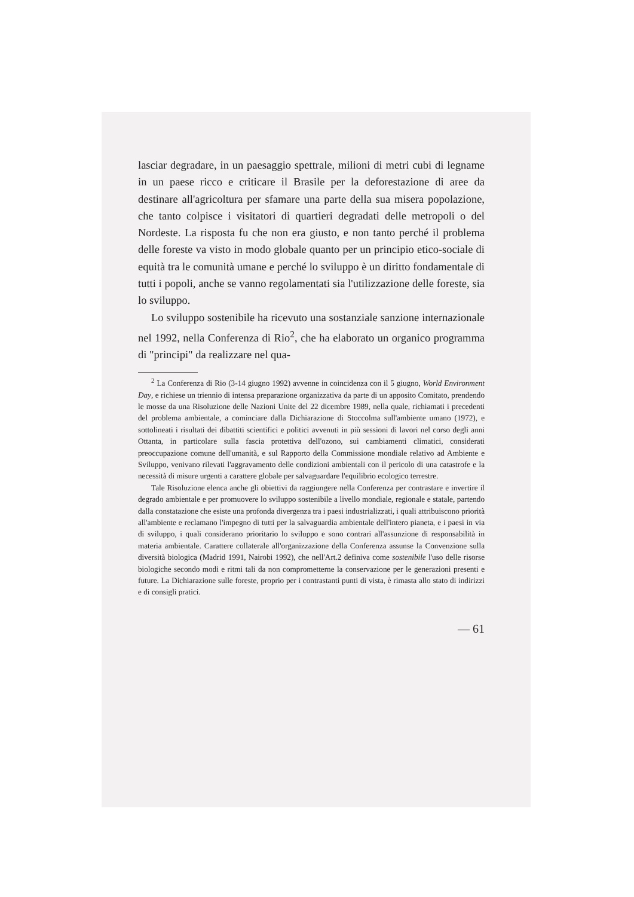lasciar degradare, in un paesaggio spettrale, milioni di metri cubi di legname in un paese ricco e criticare il Brasile per la deforestazione di aree da destinare all'agricoltura per sfamare una parte della sua misera popolazione, che tanto colpisce i visitatori di quartieri degradati delle metropoli o del Nordeste. La risposta fu che non era giusto, e non tanto perché il problema delle foreste va visto in modo globale quanto per un principio etico-sociale di equità tra le comunità umane e perché lo sviluppo è un diritto fondamentale di tutti i popoli, anche se vanno regolamentati sia l'utilizzazione delle foreste, sia lo sviluppo.
Lo sviluppo sostenibile ha ricevuto una sostanziale sanzione internazionale nel 1992, nella Conferenza di Rio<sup>2</sup>, che ha elaborato un organico programma di "principi" da realizzare nel qua-
<sup>2</sup> La Conferenza di Rio (3-14 giugno 1992) avvenne in coincidenza con il 5 giugno, World Environment Day, e richiese un triennio di intensa preparazione organizzativa da parte di un apposito Comitato, prendendo le mosse da una Risoluzione delle Nazioni Unite del 22 dicembre 1989, nella quale, richiamati i precedenti del problema ambientale, a cominciare dalla Dichiarazione di Stoccolma sull'ambiente umano (1972), e sottolineati i risultati dei dibattiti scientifici e politici avvenuti in più sessioni di lavori nel corso degli anni Ottanta, in particolare sulla fascia protettiva dell'ozono, sui cambiamenti climatici, considerati preoccupazione comune dell'umanità, e sul Rapporto della Commissione mondiale relativo ad Ambiente e Sviluppo, venivano rilevati l'aggravamento delle condizioni ambientali con il pericolo di una catastrofe e la necessità di misure urgenti a carattere globale per salvaguardare l'equilibrio ecologico terrestre.
Tale Risoluzione elenca anche gli obiettivi da raggiungere nella Conferenza per contrastare e invertire il degrado ambientale e per promuovere lo sviluppo sostenibile a livello mondiale, regionale e statale, partendo dalla constatazione che esiste una profonda divergenza tra i paesi industrializzati, i quali attribuiscono priorità all'ambiente e reclamano l'impegno di tutti per la salvaguardia ambientale dell'intero pianeta, e i paesi in via di sviluppo, i quali considerano prioritario lo sviluppo e sono contrari all'assunzione di responsabilità in materia ambientale. Carattere collaterale all'organizzazione della Conferenza assunse la Convenzione sulla diversità biologica (Madrid 1991, Nairobi 1992), che nell'Art.2 definiva come sostenibile l'uso delle risorse biologiche secondo modi e ritmi tali da non comprometterne la conservazione per le generazioni presenti e future. La Dichiarazione sulle foreste, proprio per i contrastanti punti di vista, è rimasta allo stato di indirizzi e di consigli pratici.
— 61